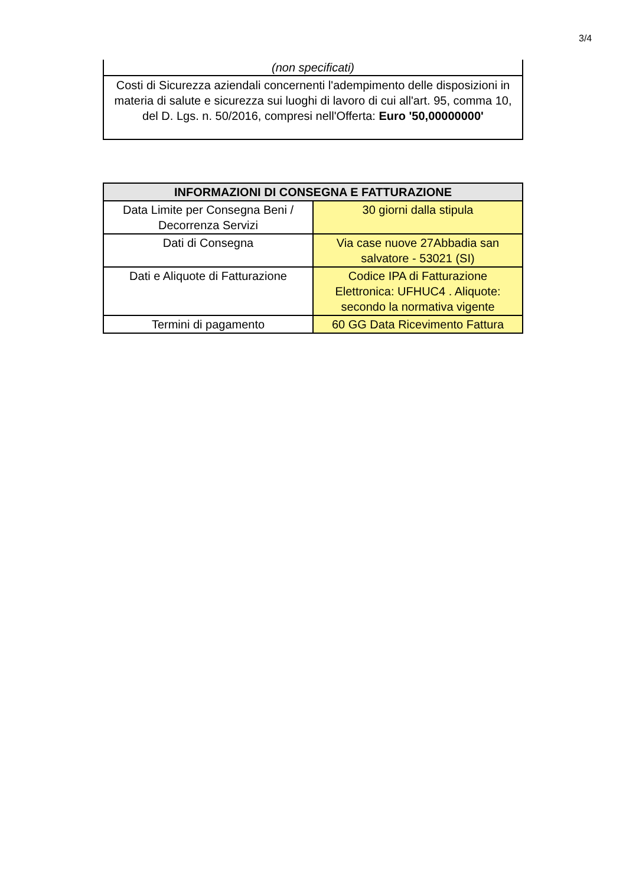3/4
(non specificati)
Costi di Sicurezza aziendali concernenti l'adempimento delle disposizioni in materia di salute e sicurezza sui luoghi di lavoro di cui all'art. 95, comma 10, del D. Lgs. n. 50/2016, compresi nell'Offerta: Euro '50,00000000'
| INFORMAZIONI DI CONSEGNA E FATTURAZIONE | |
| --- | --- |
| Data Limite per Consegna Beni / Decorrenza Servizi | 30 giorni dalla stipula |
| Dati di Consegna | Via case nuove 27Abbadia san salvatore - 53021 (SI) |
| Dati e Aliquote di Fatturazione | Codice IPA di Fatturazione Elettronica: UFHUC4 . Aliquote: secondo la normativa vigente |
| Termini di pagamento | 60 GG Data Ricevimento Fattura |